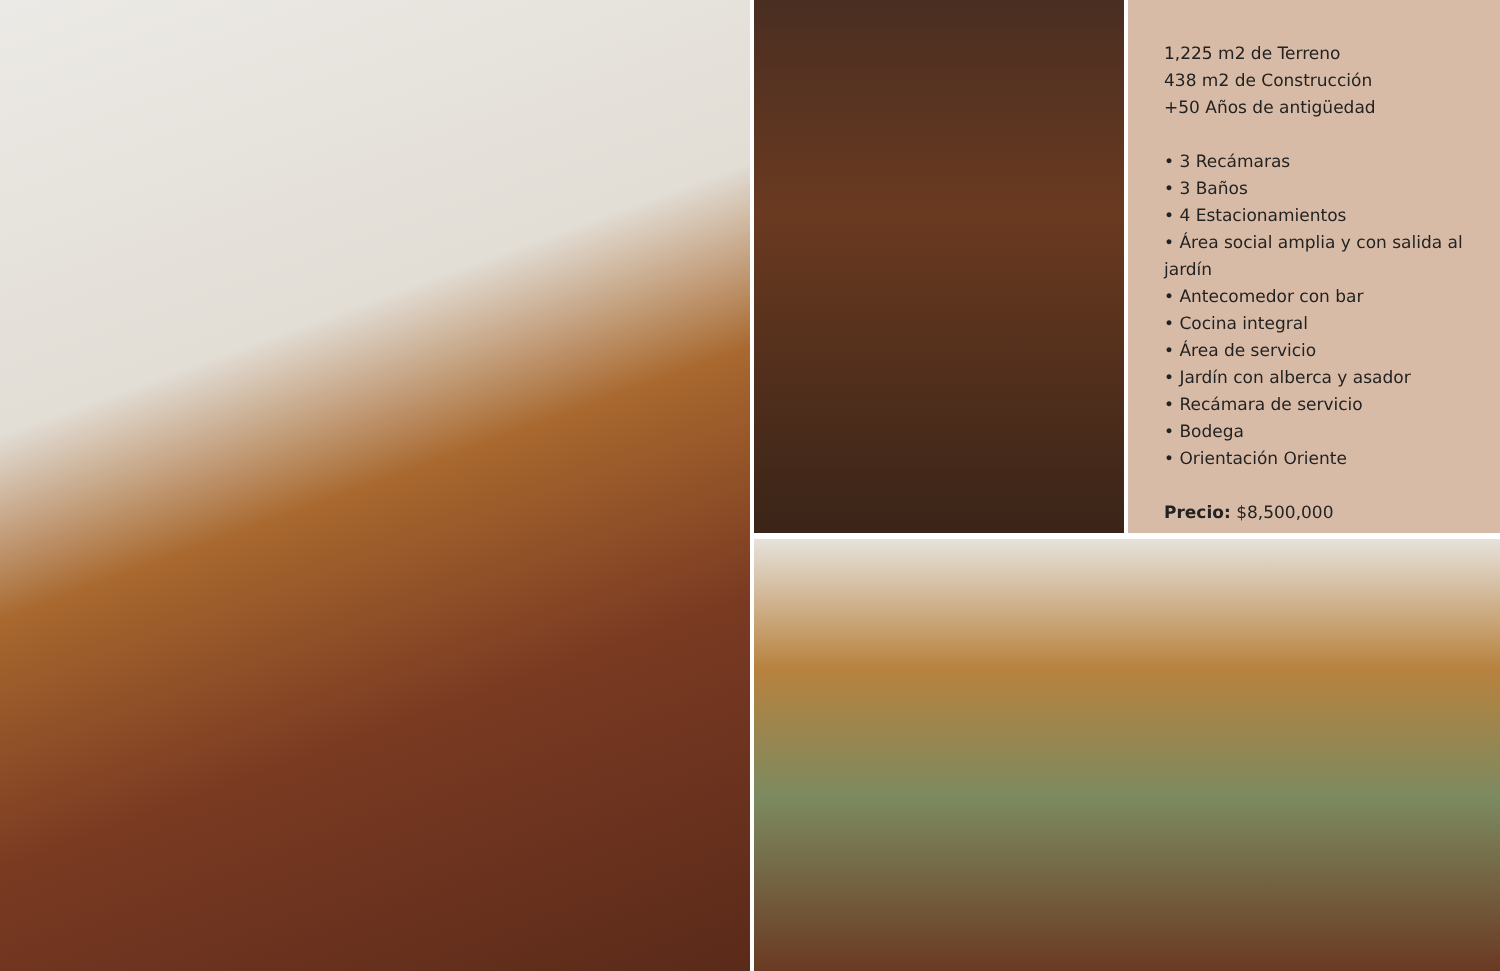1,225 m2 de Terreno
438 m2 de Construcción
+50 Años de antigüedad
• 3 Recámaras
• 3 Baños
• 4 Estacionamientos
• Área social amplia y con salida al jardín
• Antecomedor con bar
• Cocina integral
• Área de servicio
• Jardín con alberca y asador
• Recámara de servicio
• Bodega
• Orientación Oriente
Precio: $8,500,000